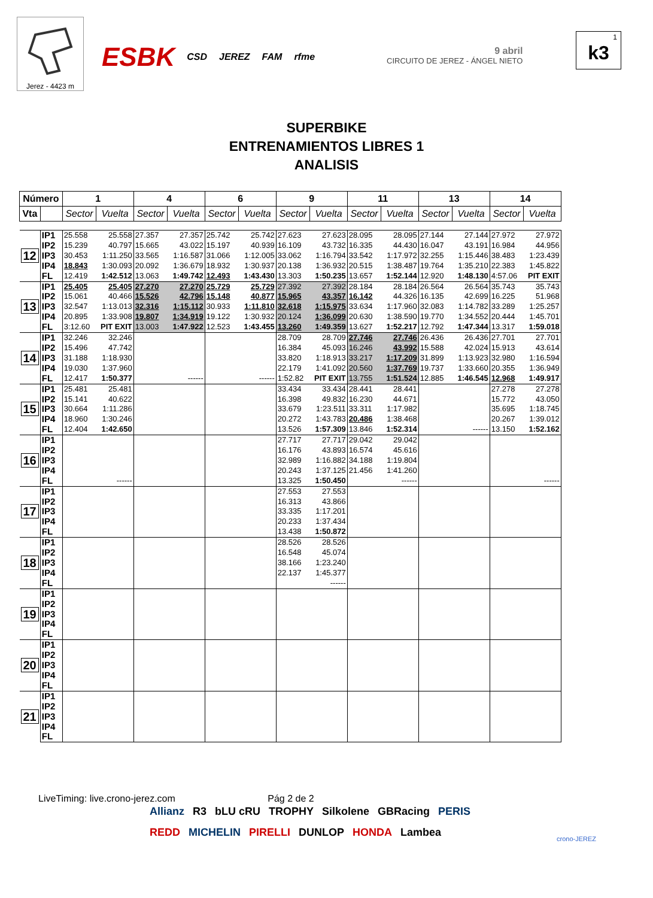Jerez - 4423 m
ESBK CSD JEREZ FAM rfme
9 abril
CIRCUITO DE JEREZ - ÁNGEL NIETO
1
k3
SUPERBIKE
ENTRENAMIENTOS LIBRES 1
ANALISIS
| Número | | 1 | | 4 | | 6 | | 9 | | 11 | | 13 | | 14 | |
| --- | --- | --- | --- | --- | --- | --- | --- | --- | --- | --- | --- | --- | --- | --- | --- |
| Vta | | Sector | Vuelta | Sector | Vuelta | Sector | Vuelta | Sector | Vuelta | Sector | Vuelta | Sector | Vuelta | Sector | Vuelta |
| 12 | IP1 | 25.558 | 25.558 | 27.357 | 27.357 | 25.742 | 25.742 | 27.623 | 27.623 | 28.095 | 28.095 | 27.144 | 27.144 | 27.972 | 27.972 |
| | IP2 | 15.239 | 40.797 | 15.665 | 43.022 | 15.197 | 40.939 | 16.109 | 43.732 | 16.335 | 44.430 | 16.047 | 43.191 | 16.984 | 44.956 |
| | IP3 | 30.453 | 1:11.250 | 33.565 | 1:16.587 | 31.066 | 1:12.005 | 33.062 | 1:16.794 | 33.542 | 1:17.972 | 32.255 | 1:15.446 | 38.483 | 1:23.439 |
| | IP4 | 18.843 | 1:30.093 | 20.092 | 1:36.679 | 18.932 | 1:30.937 | 20.138 | 1:36.932 | 20.515 | 1:38.487 | 19.764 | 1:35.210 | 22.383 | 1:45.822 |
| | FL | 12.419 | 1:42.512 | 13.063 | 1:49.742 | 12.493 | 1:43.430 | 13.303 | 1:50.235 | 13.657 | 1:52.144 | 12.920 | 1:48.130 | 4:57.06 | PIT EXIT |
| 13 | IP1 | 25.405 | 25.405 | 27.270 | 27.270 | 25.729 | 25.729 | 27.392 | 27.392 | 28.184 | 28.184 | 26.564 | 26.564 | 35.743 | 35.743 |
| | IP2 | 15.061 | 40.466 | 15.526 | 42.796 | 15.148 | 40.877 | 15.965 | 43.357 | 16.142 | 44.326 | 16.135 | 42.699 | 16.225 | 51.968 |
| | IP3 | 32.547 | 1:13.013 | 32.316 | 1:15.112 | 30.933 | 1:11.810 | 32.618 | 1:15.975 | 33.634 | 1:17.960 | 32.083 | 1:14.782 | 33.289 | 1:25.257 |
| | IP4 | 20.895 | 1:33.908 | 19.807 | 1:34.919 | 19.122 | 1:30.932 | 20.124 | 1:36.099 | 20.630 | 1:38.590 | 19.770 | 1:34.552 | 20.444 | 1:45.701 |
| | FL | 3:12.60 | PIT EXIT | 13.003 | 1:47.922 | 12.523 | 1:43.455 | 13.260 | 1:49.359 | 13.627 | 1:52.217 | 12.792 | 1:47.344 | 13.317 | 1:59.018 |
| 14 | IP1 | 32.246 | 32.246 | | | | | 28.709 | 28.709 | 27.746 | 27.746 | 26.436 | 26.436 | 27.701 | 27.701 |
| | IP2 | 15.496 | 47.742 | | | | | 16.384 | 45.093 | 16.246 | 43.992 | 15.588 | 42.024 | 15.913 | 43.614 |
| | IP3 | 31.188 | 1:18.930 | | | | | 33.820 | 1:18.913 | 33.217 | 1:17.209 | 31.899 | 1:13.923 | 32.980 | 1:16.594 |
| | IP4 | 19.030 | 1:37.960 | | | | | 22.179 | 1:41.092 | 20.560 | 1:37.769 | 19.737 | 1:33.660 | 20.355 | 1:36.949 |
| | FL | 12.417 | 1:50.377 | | ------ | | ------ | 1:52.82 | PIT EXIT | 13.755 | 1:51.524 | 12.885 | 1:46.545 | 12.968 | 1:49.917 |
| 15 | IP1 | 25.481 | 25.481 | | | | | 33.434 | 33.434 | 28.441 | 28.441 | | | 27.278 | 27.278 |
| | IP2 | 15.141 | 40.622 | | | | | 16.398 | 49.832 | 16.230 | 44.671 | | | 15.772 | 43.050 |
| | IP3 | 30.664 | 1:11.286 | | | | | 33.679 | 1:23.511 | 33.311 | 1:17.982 | | | 35.695 | 1:18.745 |
| | IP4 | 18.960 | 1:30.246 | | | | | 20.272 | 1:43.783 | 20.486 | 1:38.468 | | | 20.267 | 1:39.012 |
| | FL | 12.404 | 1:42.650 | | | | | 13.526 | 1:57.309 | 13.846 | 1:52.314 | | ------ | 13.150 | 1:52.162 |
| 16 | IP1 | | | | | | | 27.717 | 27.717 | 29.042 | 29.042 | | | | |
| | IP2 | | | | | | | 16.176 | 43.893 | 16.574 | 45.616 | | | | |
| | IP3 | | | | | | | 32.989 | 1:16.882 | 34.188 | 1:19.804 | | | | |
| | IP4 | | | | | | | 20.243 | 1:37.125 | 21.456 | 1:41.260 | | | | |
| | FL | | ------ | | | | | 13.325 | 1:50.450 | | ------ | | | | ------ |
| 17 | IP1 | | | | | | | 27.553 | 27.553 | | | | | | |
| | IP2 | | | | | | | 16.313 | 43.866 | | | | | | |
| | IP3 | | | | | | | 33.335 | 1:17.201 | | | | | | |
| | IP4 | | | | | | | 20.233 | 1:37.434 | | | | | | |
| | FL | | | | | | | 13.438 | 1:50.872 | | | | | | |
| 18 | IP1 | | | | | | | 28.526 | 28.526 | | | | | | |
| | IP2 | | | | | | | 16.548 | 45.074 | | | | | | |
| | IP3 | | | | | | | 38.166 | 1:23.240 | | | | | | |
| | IP4 | | | | | | | 22.137 | 1:45.377 | | | | | | |
| | FL | | | | | | | | ------ | | | | | | |
| 19 | IP1 | | | | | | | | | | | | | | |
| | IP2 | | | | | | | | | | | | | | |
| | IP3 | | | | | | | | | | | | | | |
| | IP4 | | | | | | | | | | | | | | |
| | FL | | | | | | | | | | | | | | |
| 20 | IP1 | | | | | | | | | | | | | | |
| | IP2 | | | | | | | | | | | | | | |
| | IP3 | | | | | | | | | | | | | | |
| | IP4 | | | | | | | | | | | | | | |
| | FL | | | | | | | | | | | | | | |
| 21 | IP1 | | | | | | | | | | | | | | |
| | IP2 | | | | | | | | | | | | | | |
| | IP3 | | | | | | | | | | | | | | |
| | IP4 | | | | | | | | | | | | | | |
| | FL | | | | | | | | | | | | | | |
LiveTiming: live.crono-jerez.com Pág 2 de 2
Allianz R3 bLU cRU TROPHY Silkolene GBRacing PERIS REDD MICHELIN PIRELLI DUNLOP HONDA Lambea
crono-JEREZ